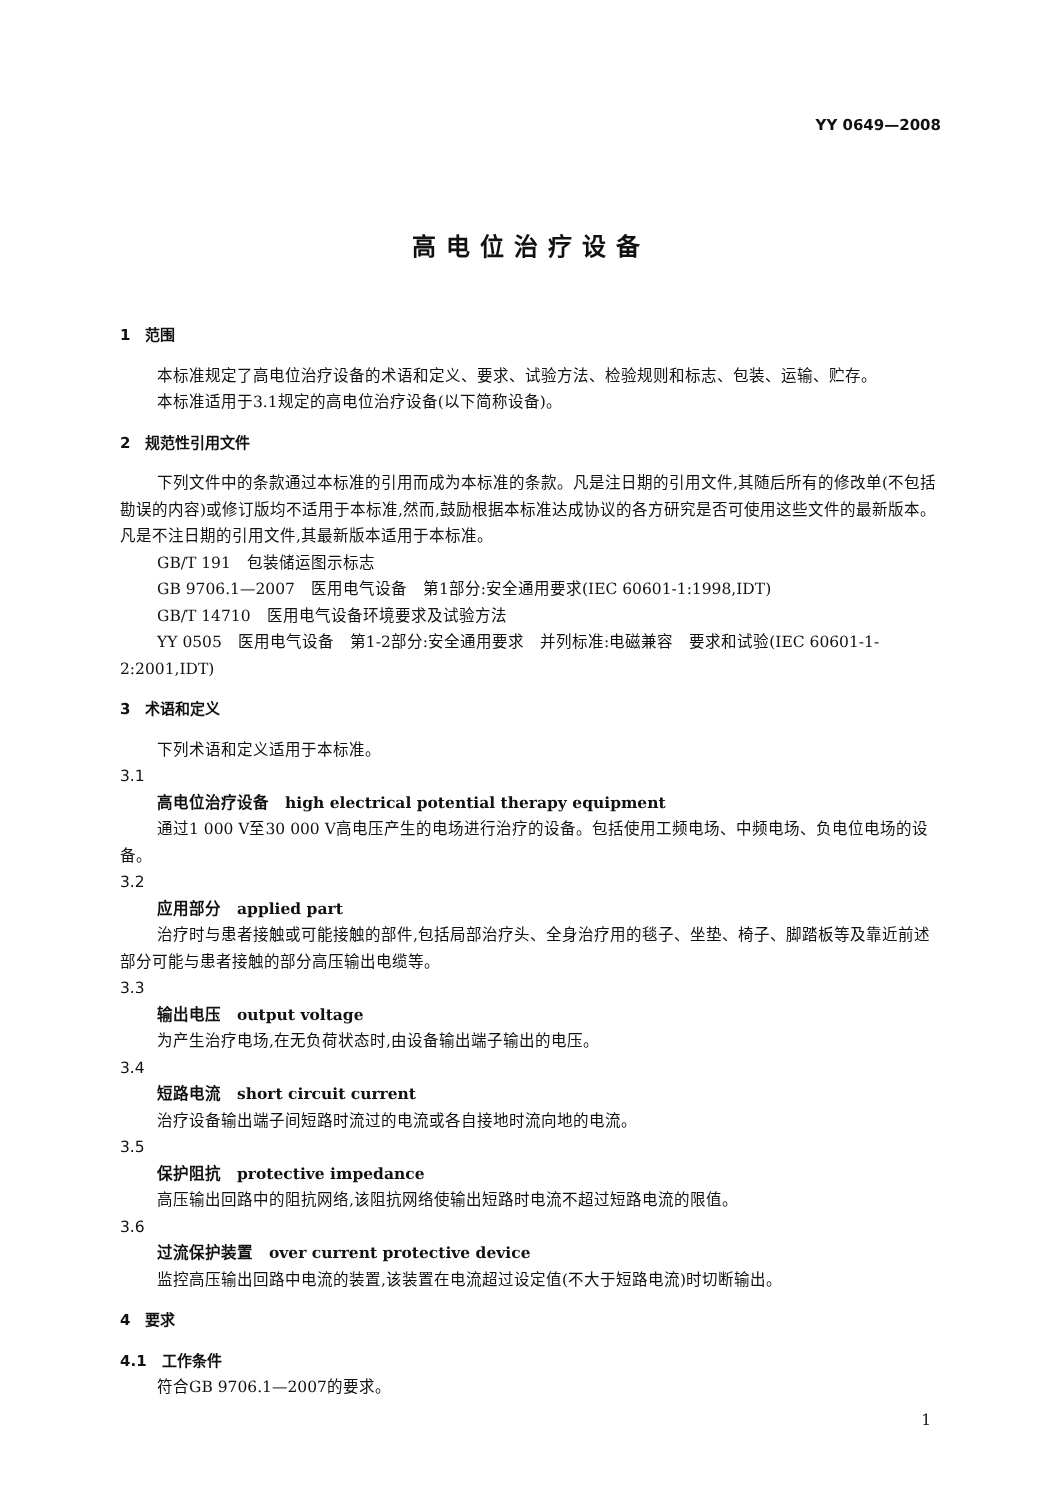YY 0649—2008
高电位治疗设备
1　范围
本标准规定了高电位治疗设备的术语和定义、要求、试验方法、检验规则和标志、包装、运输、贮存。
本标准适用于3.1规定的高电位治疗设备(以下简称设备)。
2　规范性引用文件
下列文件中的条款通过本标准的引用而成为本标准的条款。凡是注日期的引用文件,其随后所有的修改单(不包括勘误的内容)或修订版均不适用于本标准,然而,鼓励根据本标准达成协议的各方研究是否可使用这些文件的最新版本。凡是不注日期的引用文件,其最新版本适用于本标准。
GB/T 191　包装储运图示标志
GB 9706.1—2007　医用电气设备　第1部分:安全通用要求(IEC 60601-1:1998,IDT)
GB/T 14710　医用电气设备环境要求及试验方法
YY 0505　医用电气设备　第1-2部分:安全通用要求　并列标准:电磁兼容　要求和试验(IEC 60601-1-2:2001,IDT)
3　术语和定义
下列术语和定义适用于本标准。
3.1
高电位治疗设备　high electrical potential therapy equipment
通过1 000 V至30 000 V高电压产生的电场进行治疗的设备。包括使用工频电场、中频电场、负电位电场的设备。
3.2
应用部分　applied part
治疗时与患者接触或可能接触的部件,包括局部治疗头、全身治疗用的毯子、坐垫、椅子、脚踏板等及靠近前述部分可能与患者接触的部分高压输出电缆等。
3.3
输出电压　output voltage
为产生治疗电场,在无负荷状态时,由设备输出端子输出的电压。
3.4
短路电流　short circuit current
治疗设备输出端子间短路时流过的电流或各自接地时流向地的电流。
3.5
保护阻抗　protective impedance
高压输出回路中的阻抗网络,该阻抗网络使输出短路时电流不超过短路电流的限值。
3.6
过流保护装置　over current protective device
监控高压输出回路中电流的装置,该装置在电流超过设定值(不大于短路电流)时切断输出。
4　要求
4.1　工作条件
符合GB 9706.1—2007的要求。
1